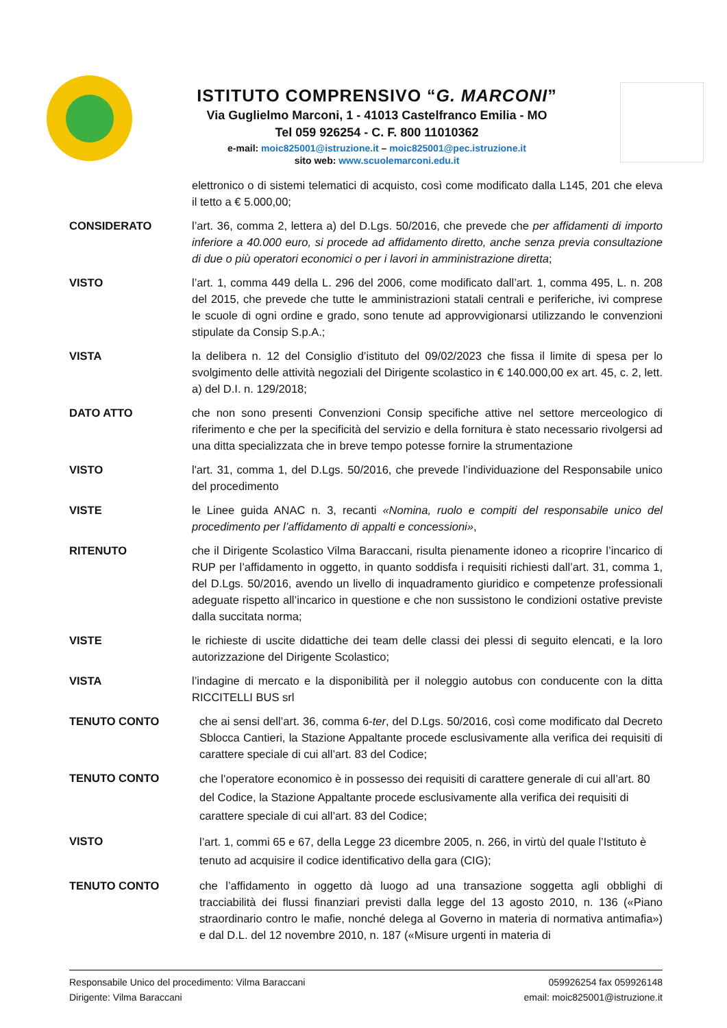ISTITUTO COMPRENSIVO “G. MARCONI”
Via Guglielmo Marconi, 1 - 41013 Castelfranco Emilia - MO
Tel 059 926254 - C. F. 800 11010362
e-mail: moic825001@istruzione.it – moic825001@pec.istruzione.it
sito web: www.scuolemarconi.edu.it
elettronico o di sistemi telematici di acquisto, così come modificato dalla L145, 201 che eleva il tetto a € 5.000,00;
CONSIDERATO l’art. 36, comma 2, lettera a) del D.Lgs. 50/2016, che prevede che per affidamenti di importo inferiore a 40.000 euro, si procede ad affidamento diretto, anche senza previa consultazione di due o più operatori economici o per i lavori in amministrazione diretta;
VISTO l’art. 1, comma 449 della L. 296 del 2006, come modificato dall’art. 1, comma 495, L. n. 208 del 2015, che prevede che tutte le amministrazioni statali centrali e periferiche, ivi comprese le scuole di ogni ordine e grado, sono tenute ad approvvigionarsi utilizzando le convenzioni stipulate da Consip S.p.A.;
VISTA la delibera n. 12 del Consiglio d’istituto del 09/02/2023 che fissa il limite di spesa per lo svolgimento delle attività negoziali del Dirigente scolastico in € 140.000,00 ex art. 45, c. 2, lett. a) del D.I. n. 129/2018;
DATO ATTO che non sono presenti Convenzioni Consip specifiche attive nel settore merceologico di riferimento e che per la specificità del servizio e della fornitura è stato necessario rivolgersi ad una ditta specializzata che in breve tempo potesse fornire la strumentazione
VISTO l'art. 31, comma 1, del D.Lgs. 50/2016, che prevede l’individuazione del Responsabile unico del procedimento
VISTE le Linee guida ANAC n. 3, recanti «Nomina, ruolo e compiti del responsabile unico del procedimento per l’affidamento di appalti e concessioni»,
RITENUTO che il Dirigente Scolastico Vilma Baraccani, risulta pienamente idoneo a ricoprire l’incarico di RUP per l’affidamento in oggetto, in quanto soddisfa i requisiti richiesti dall’art. 31, comma 1, del D.Lgs. 50/2016, avendo un livello di inquadramento giuridico e competenze professionali adeguate rispetto all’incarico in questione e che non sussistono le condizioni ostative previste dalla succitata norma;
VISTE le richieste di uscite didattiche dei team delle classi dei plessi di seguito elencati, e la loro autorizzazione del Dirigente Scolastico;
VISTA l’indagine di mercato e la disponibilità per il noleggio autobus con conducente con la ditta RICCITELLI BUS srl
TENUTO CONTO che ai sensi dell’art. 36, comma 6-ter, del D.Lgs. 50/2016, così come modificato dal Decreto Sblocca Cantieri, la Stazione Appaltante procede esclusivamente alla verifica dei requisiti di carattere speciale di cui all’art. 83 del Codice;
TENUTO CONTO
che l’operatore economico è in possesso dei requisiti di carattere generale di cui all’art. 80 del Codice, la Stazione Appaltante procede esclusivamente alla verifica dei requisiti di carattere speciale di cui all’art. 83 del Codice;
VISTO
l’art. 1, commi 65 e 67, della Legge 23 dicembre 2005, n. 266, in virtù del quale l’Istituto è tenuto ad acquisire il codice identificativo della gara (CIG);
TENUTO CONTO che l’affidamento in oggetto dà luogo ad una transazione soggetta agli obblighi di tracciabilità dei flussi finanziari previsti dalla legge del 13 agosto 2010, n. 136 («Piano straordinario contro le mafie, nonché delega al Governo in materia di normativa antimafia») e dal D.L. del 12 novembre 2010, n. 187 («Misure urgenti in materia di
Responsabile Unico del procedimento: Vilma Baraccani
Dirigente: Vilma Baraccani
059926254 fax 059926148
email: moic825001@istruzione.it